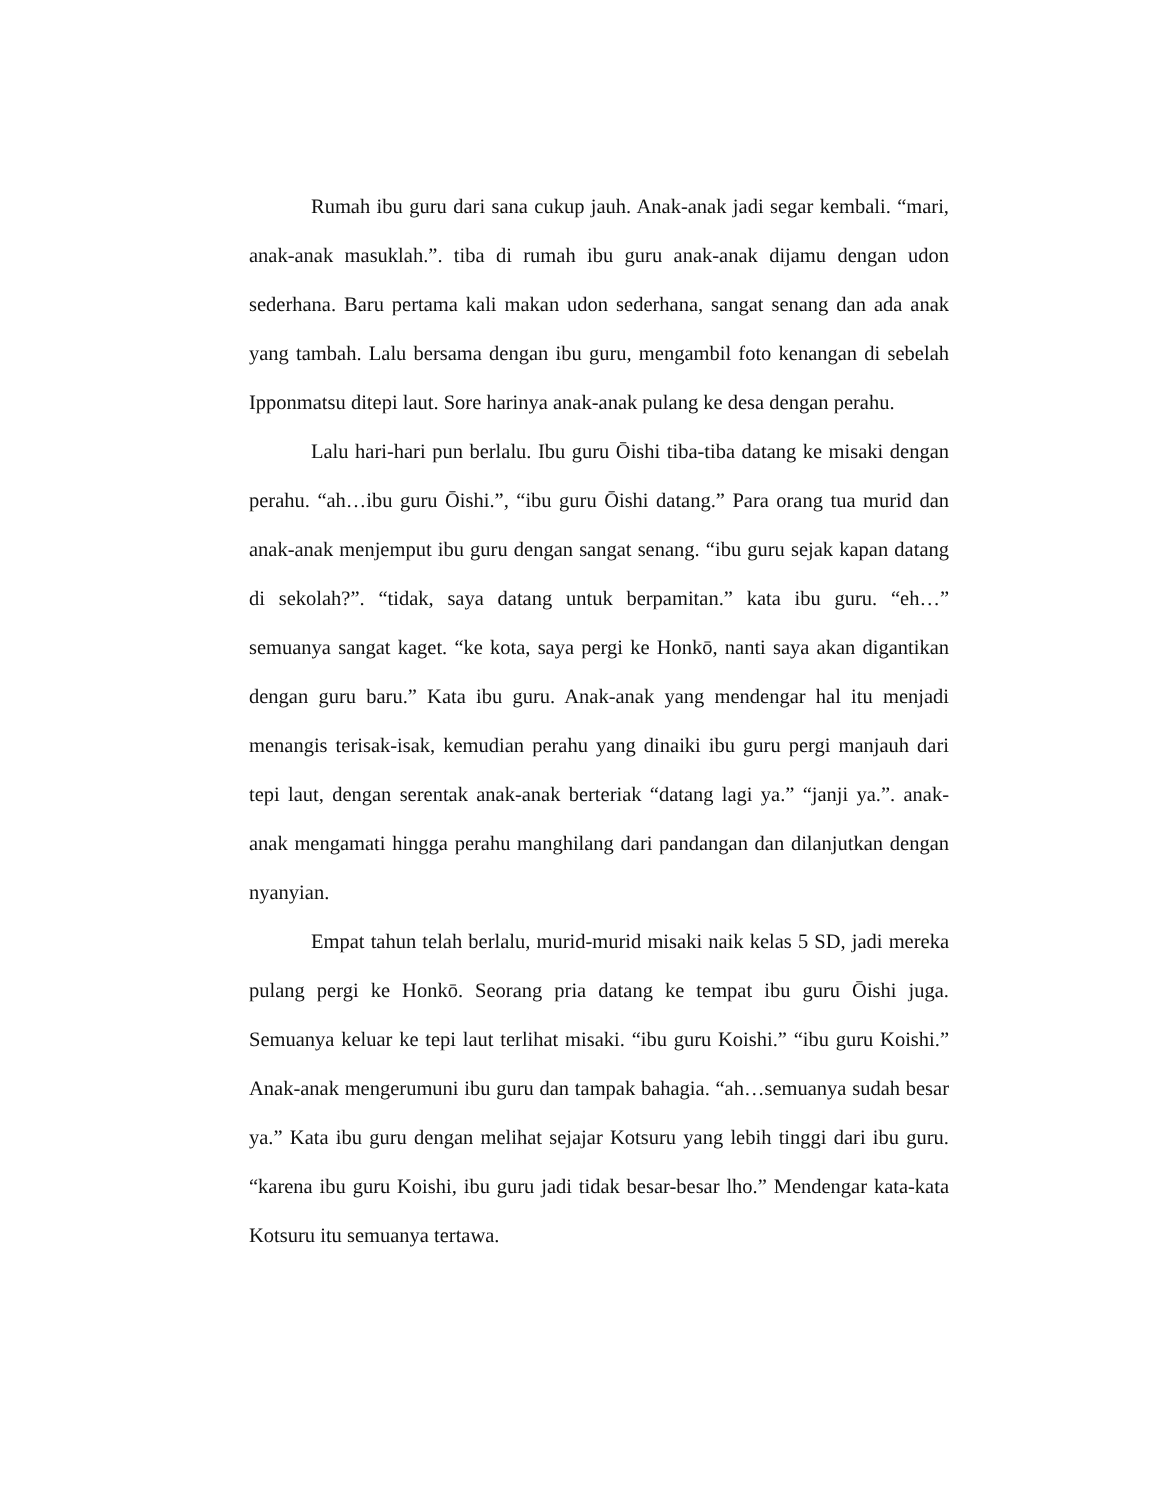Rumah ibu guru dari sana cukup jauh. Anak-anak jadi segar kembali. “mari, anak-anak masuklah.”. tiba di rumah ibu guru anak-anak dijamu dengan udon sederhana. Baru pertama kali makan udon sederhana, sangat senang dan ada anak yang tambah. Lalu bersama dengan ibu guru, mengambil foto kenangan di sebelah Ipponmatsu ditepi laut. Sore harinya anak-anak pulang ke desa dengan perahu.
Lalu hari-hari pun berlalu. Ibu guru Ōishi tiba-tiba datang ke misaki dengan perahu. “ah…ibu guru Ōishi.”, “ibu guru Ōishi datang.” Para orang tua murid dan anak-anak menjemput ibu guru dengan sangat senang. “ibu guru sejak kapan datang di sekolah?”. “tidak, saya datang untuk berpamitan.” kata ibu guru. “eh…” semuanya sangat kaget. “ke kota, saya pergi ke Honkō, nanti saya akan digantikan dengan guru baru.” Kata ibu guru. Anak-anak yang mendengar hal itu menjadi menangis terisak-isak, kemudian perahu yang dinaiki ibu guru pergi manjauh dari tepi laut, dengan serentak anak-anak berteriak “datang lagi ya.” “janji ya.”. anak-anak mengamati hingga perahu manghilang dari pandangan dan dilanjutkan dengan nyanyian.
Empat tahun telah berlalu, murid-murid misaki naik kelas 5 SD, jadi mereka pulang pergi ke Honkō. Seorang pria datang ke tempat ibu guru Ōishi juga. Semuanya keluar ke tepi laut terlihat misaki. “ibu guru Koishi.” “ibu guru Koishi.” Anak-anak mengerumuni ibu guru dan tampak bahagia. “ah…semuanya sudah besar ya.” Kata ibu guru dengan melihat sejajar Kotsuru yang lebih tinggi dari ibu guru. “karena ibu guru Koishi, ibu guru jadi tidak besar-besar lho.” Mendengar kata-kata Kotsuru itu semuanya tertawa.